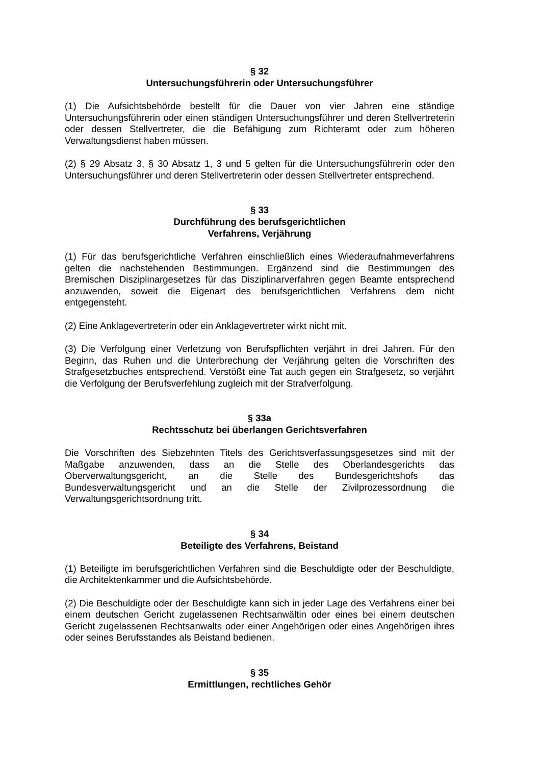§ 32
Untersuchungsführerin oder Untersuchungsführer
(1) Die Aufsichtsbehörde bestellt für die Dauer von vier Jahren eine ständige Untersuchungsführerin oder einen ständigen Untersuchungsführer und deren Stellvertreterin oder dessen Stellvertreter, die die Befähigung zum Richteramt oder zum höheren Verwaltungsdienst haben müssen.
(2) § 29 Absatz 3, § 30 Absatz 1, 3 und 5 gelten für die Untersuchungsführerin oder den Untersuchungsführer und deren Stellvertreterin oder dessen Stellvertreter entsprechend.
§ 33
Durchführung des berufsgerichtlichen
Verfahrens, Verjährung
(1) Für das berufsgerichtliche Verfahren einschließlich eines Wiederaufnahmeverfahrens gelten die nachstehenden Bestimmungen. Ergänzend sind die Bestimmungen des Bremischen Disziplinargesetzes für das Disziplinarverfahren gegen Beamte entsprechend anzuwenden, soweit die Eigenart des berufsgerichtlichen Verfahrens dem nicht entgegensteht.
(2) Eine Anklagevertreterin oder ein Anklagevertreter wirkt nicht mit.
(3) Die Verfolgung einer Verletzung von Berufspflichten verjährt in drei Jahren. Für den Beginn, das Ruhen und die Unterbrechung der Verjährung gelten die Vorschriften des Strafgesetzbuches entsprechend. Verstößt eine Tat auch gegen ein Strafgesetz, so verjährt die Verfolgung der Berufsverfehlung zugleich mit der Strafverfolgung.
§ 33a
Rechtsschutz bei überlangen Gerichtsverfahren
Die Vorschriften des Siebzehnten Titels des Gerichtsverfassungsgesetzes sind mit der Maßgabe anzuwenden, dass an die Stelle des Oberlandesgerichts das Oberverwaltungsgericht, an die Stelle des Bundesgerichtshofs das Bundesverwaltungsgericht und an die Stelle der Zivilprozessordnung die Verwaltungsgerichtsordnung tritt.
§ 34
Beteiligte des Verfahrens, Beistand
(1) Beteiligte im berufsgerichtlichen Verfahren sind die Beschuldigte oder der Beschuldigte, die Architektenkammer und die Aufsichtsbehörde.
(2) Die Beschuldigte oder der Beschuldigte kann sich in jeder Lage des Verfahrens einer bei einem deutschen Gericht zugelassenen Rechtsanwältin oder eines bei einem deutschen Gericht zugelassenen Rechtsanwalts oder einer Angehörigen oder eines Angehörigen ihres oder seines Berufsstandes als Beistand bedienen.
§ 35
Ermittlungen, rechtliches Gehör